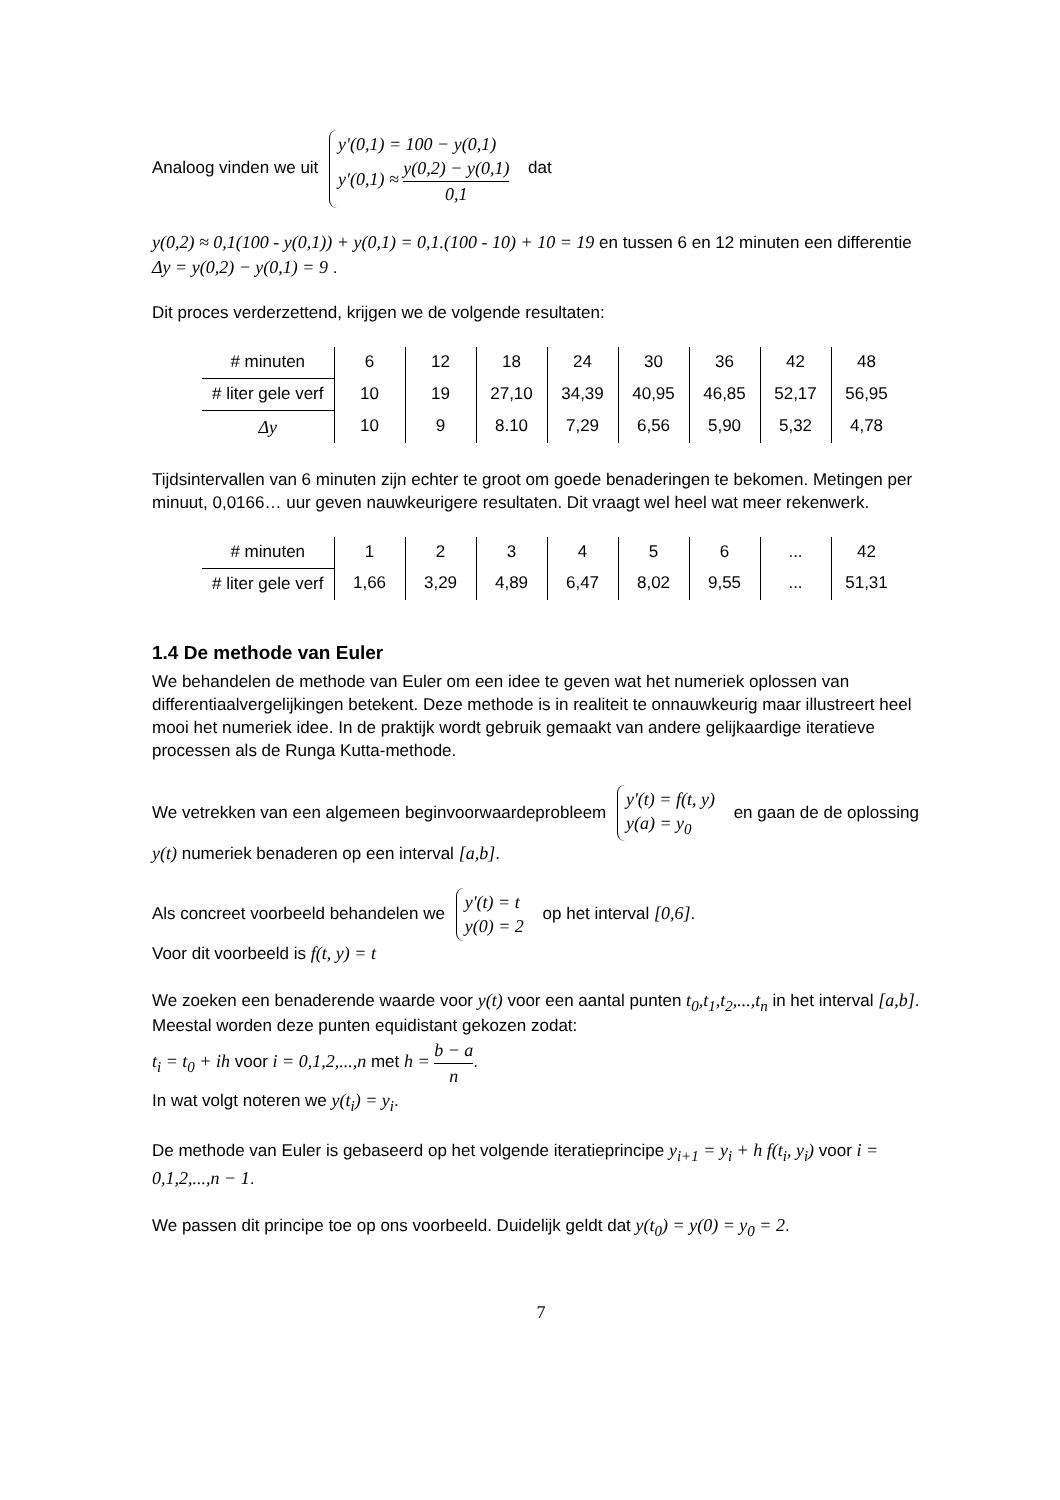Analoog vinden we uit y'(0,1) = 100 − y(0,1)
y'(0,1) ≈ y(0,2) − y(0,1) 0,1 dat
y(0,2) ≈ 0,1(100 - y(0,1)) + y(0,1) = 0,1.(100 - 10) + 10 = 19 en tussen 6 en 12 minuten een differentie Δy = y(0,2) − y(0,1) = 9 .
Dit proces verderzettend, krijgen we de volgende resultaten:
| # minuten | 6 | 12 | 18 | 24 | 30 | 36 | 42 | 48 |
| # liter gele verf | 10 | 19 | 27,10 | 34,39 | 40,95 | 46,85 | 52,17 | 56,95 |
| Δy | 10 | 9 | 8.10 | 7,29 | 6,56 | 5,90 | 5,32 | 4,78 |
Tijdsintervallen van 6 minuten zijn echter te groot om goede benaderingen te bekomen. Metingen per minuut, 0,0166… uur geven nauwkeurigere resultaten. Dit vraagt wel heel wat meer rekenwerk.
| # minuten | 1 | 2 | 3 | 4 | 5 | 6 | ... | 42 |
| # liter gele verf | 1,66 | 3,29 | 4,89 | 6,47 | 8,02 | 9,55 | ... | 51,31 |
1.4 De methode van Euler
We behandelen de methode van Euler om een idee te geven wat het numeriek oplossen van differentiaalvergelijkingen betekent. Deze methode is in realiteit te onnauwkeurig maar illustreert heel mooi het numeriek idee. In de praktijk wordt gebruik gemaakt van andere gelijkaardige iteratieve processen als de Runga Kutta-methode.
We vetrekken van een algemeen beginvoorwaardeprobleem y'(t) = f(t, y)
y(a) = y<sub>0</sub> en gaan de de oplossing y(t) numeriek benaderen op een interval [a,b].
Als concreet voorbeeld behandelen we y'(t) = t
y(0) = 2 op het interval [0,6].
Voor dit voorbeeld is f(t, y) = t
We zoeken een benaderende waarde voor y(t) voor een aantal punten t<sub>0</sub>,t<sub>1</sub>,t<sub>2</sub>,...,t<sub>n</sub> in het interval [a,b]. Meestal worden deze punten equidistant gekozen zodat:
t<sub>i</sub> = t<sub>0</sub> + ih voor i = 0,1,2,...,n met h = b − a n.
In wat volgt noteren we y(t<sub>i</sub>) = y<sub>i</sub>.
De methode van Euler is gebaseerd op het volgende iteratieprincipe y<sub>i+1</sub> = y<sub>i</sub> + h f(t<sub>i</sub>, y<sub>i</sub>) voor i = 0,1,2,...,n − 1.
We passen dit principe toe op ons voorbeeld. Duidelijk geldt dat y(t<sub>0</sub>) = y(0) = y<sub>0</sub> = 2.
7